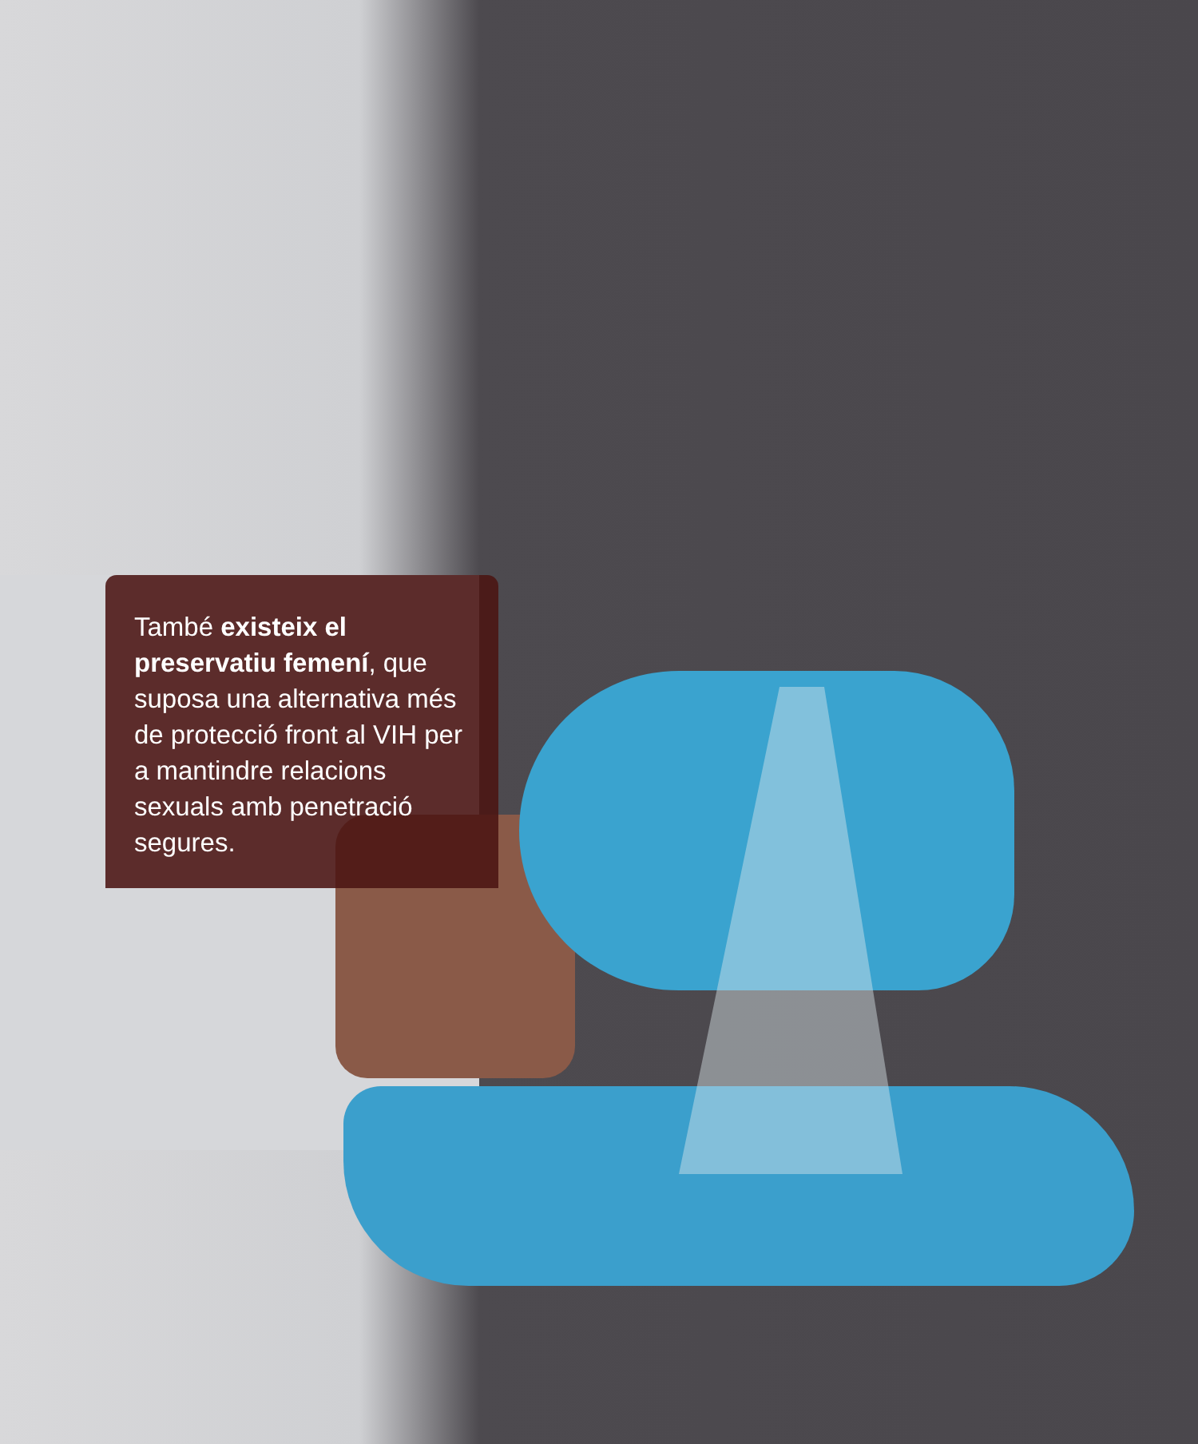També existeix el preservatiu femení, que suposa una alternativa més de protecció front al VIH per a mantindre relacions sexuals amb penetració segures.